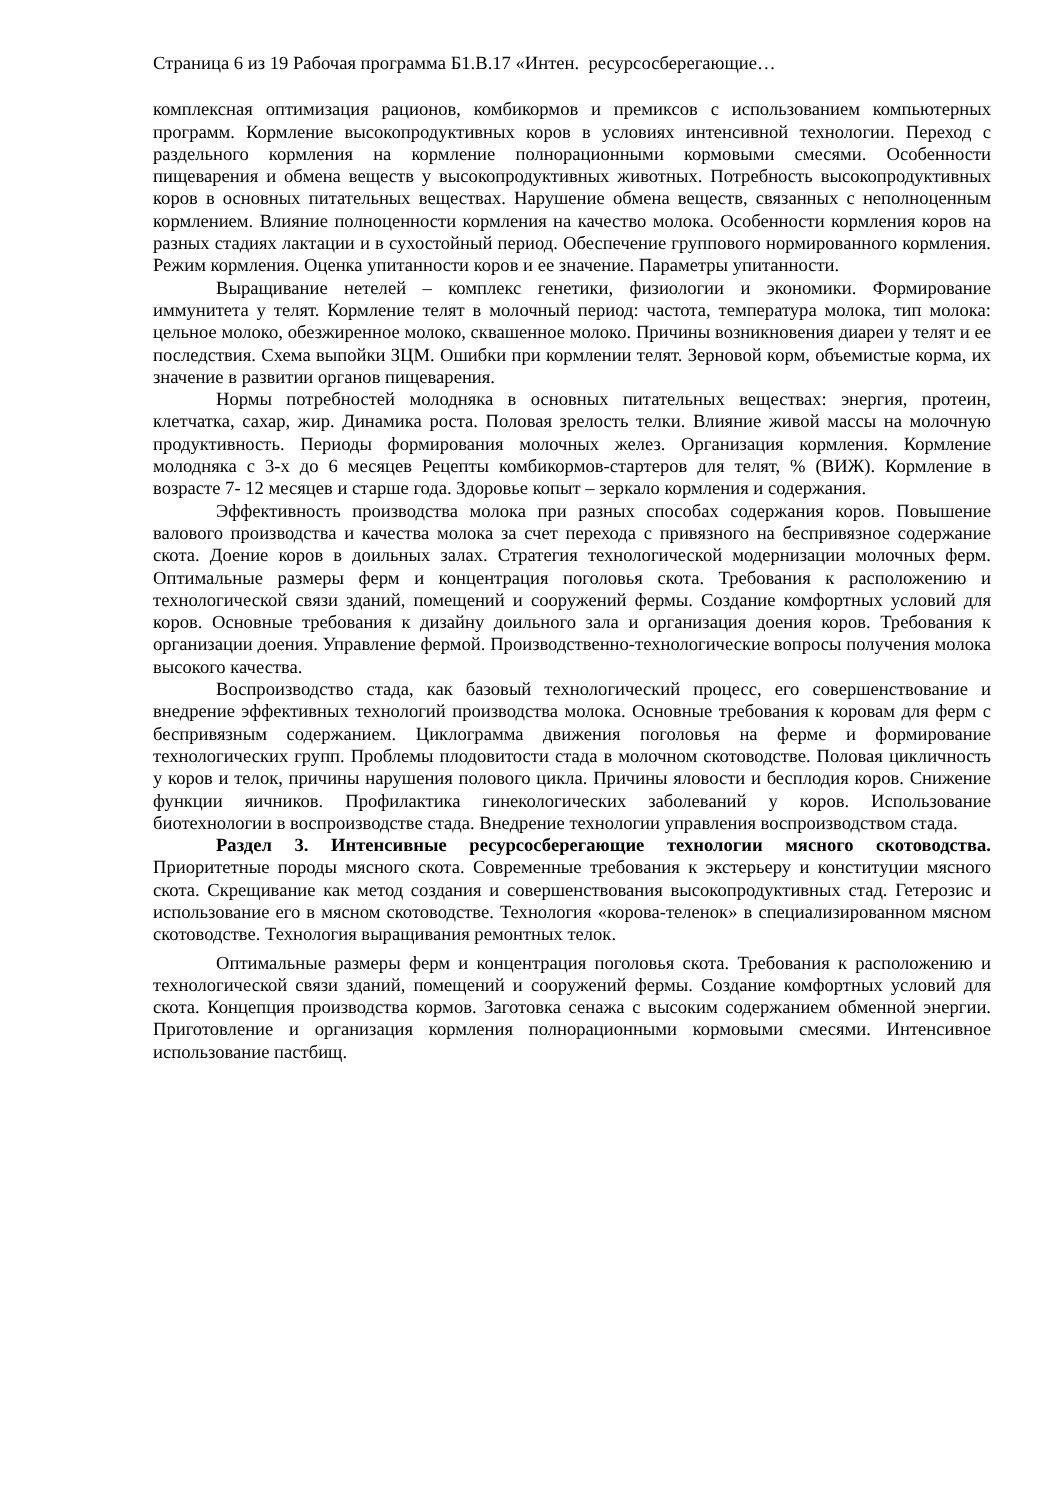Страница 6 из 19 Рабочая программа Б1.В.17 «Интен. ресурсосберегающие…
комплексная оптимизация рационов, комбикормов и премиксов с использованием компьютерных программ. Кормление высокопродуктивных коров в условиях интенсивной технологии. Переход с раздельного кормления на кормление полнорационными кормовыми смесями. Особенности пищеварения и обмена веществ у высокопродуктивных животных. Потребность высокопродуктивных коров в основных питательных веществах. Нарушение обмена веществ, связанных с неполноценным кормлением. Влияние полноценности кормления на качество молока. Особенности кормления коров на разных стадиях лактации и в сухостойный период. Обеспечение группового нормированного кормления. Режим кормления. Оценка упитанности коров и ее значение. Параметры упитанности.
Выращивание нетелей – комплекс генетики, физиологии и экономики. Формирование иммунитета у телят. Кормление телят в молочный период: частота, температура молока, тип молока: цельное молоко, обезжиренное молоко, сквашенное молоко. Причины возникновения диареи у телят и ее последствия. Схема выпойки ЗЦМ. Ошибки при кормлении телят. Зерновой корм, объемистые корма, их значение в развитии органов пищеварения.
Нормы потребностей молодняка в основных питательных веществах: энергия, протеин, клетчатка, сахар, жир. Динамика роста. Половая зрелость телки. Влияние живой массы на молочную продуктивность. Периоды формирования молочных желез. Организация кормления. Кормление молодняка с 3-х до 6 месяцев Рецепты комбикормов-стартеров для телят, % (ВИЖ). Кормление в возрасте 7- 12 месяцев и старше года. Здоровье копыт – зеркало кормления и содержания.
Эффективность производства молока при разных способах содержания коров. Повышение валового производства и качества молока за счет перехода с привязного на беспривязное содержание скота. Доение коров в доильных залах. Стратегия технологической модернизации молочных ферм. Оптимальные размеры ферм и концентрация поголовья скота. Требования к расположению и технологической связи зданий, помещений и сооружений фермы. Создание комфортных условий для коров. Основные требования к дизайну доильного зала и организация доения коров. Требования к организации доения. Управление фермой. Производственно-технологические вопросы получения молока высокого качества.
Воспроизводство стада, как базовый технологический процесс, его совершенствование и внедрение эффективных технологий производства молока. Основные требования к коровам для ферм с беспривязным содержанием. Циклограмма движения поголовья на ферме и формирование технологических групп. Проблемы плодовитости стада в молочном скотоводстве. Половая цикличность у коров и телок, причины нарушения полового цикла. Причины яловости и бесплодия коров. Снижение функции яичников. Профилактика гинекологических заболеваний у коров. Использование биотехнологии в воспроизводстве стада. Внедрение технологии управления воспроизводством стада.
Раздел 3. Интенсивные ресурсосберегающие технологии мясного скотоводства. Приоритетные породы мясного скота. Современные требования к экстерьеру и конституции мясного скота. Скрещивание как метод создания и совершенствования высокопродуктивных стад. Гетерозис и использование его в мясном скотоводстве. Технология «корова-теленок» в специализированном мясном скотоводстве. Технология выращивания ремонтных телок.
Оптимальные размеры ферм и концентрация поголовья скота. Требования к расположению и технологической связи зданий, помещений и сооружений фермы. Создание комфортных условий для скота. Концепция производства кормов. Заготовка сенажа с высоким содержанием обменной энергии. Приготовление и организация кормления полнорационными кормовыми смесями. Интенсивное использование пастбищ.